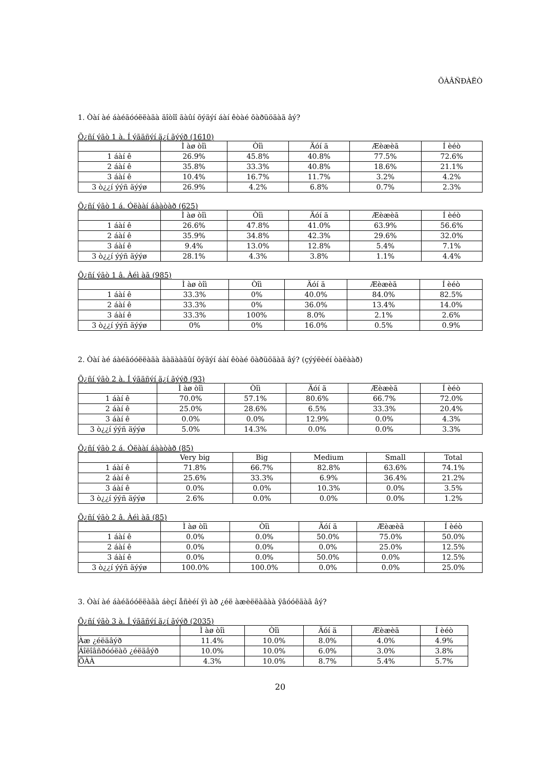ÕÀÂÑÐÀËÒ
1. Òàí àé áàéãóóëëàãà äîòîî ãàûí õýäýí áàí êòàé õàðüöäàã âý?
Õ¿ñí ýãò 1 à. Í ýãäñýí ä¿í ãýýð (1610)
| | Ì àø òîì | Òîì | Äóí ä | Æèæèã | Í èéò |
| --- | --- | --- | --- | --- | --- |
| 1 áàí ê | 26.9% | 45.8% | 40.8% | 77.5% | 72.6% |
| 2 áàí ê | 35.8% | 33.3% | 40.8% | 18.6% | 21.1% |
| 3 áàí ê | 10.4% | 16.7% | 11.7% | 3.2% | 4.2% |
| 3 ò¿¿í ýýñ äýýø | 26.9% | 4.2% | 6.8% | 0.7% | 2.3% |
Õ¿ñí ýãò 1 á. Óëààí áààòàð (625)
| | Ì àø òîì | Òîì | Äóí ä | Æèæèã | Í èéò |
| --- | --- | --- | --- | --- | --- |
| 1 áàí ê | 26.6% | 47.8% | 41.0% | 63.9% | 56.6% |
| 2 áàí ê | 35.9% | 34.8% | 42.3% | 29.6% | 32.0% |
| 3 áàí ê | 9.4% | 13.0% | 12.8% | 5.4% | 7.1% |
| 3 ò¿¿í ýýñ äýýø | 28.1% | 4.3% | 3.8% | 1.1% | 4.4% |
Õ¿ñí ýãò 1 â. Àéì àã (985)
| | Ì àø òîì | Òîì | Äóí ä | Æèæèã | Í èéò |
| --- | --- | --- | --- | --- | --- |
| 1 áàí ê | 33.3% | 0% | 40.0% | 84.0% | 82.5% |
| 2 áàí ê | 33.3% | 0% | 36.0% | 13.4% | 14.0% |
| 3 áàí ê | 33.3% | 100% | 8.0% | 2.1% | 2.6% |
| 3 ò¿¿í ýýñ äýýø | 0% | 0% | 16.0% | 0.5% | 0.9% |
2. Òàí àé áàéãóóëëàãà ãàäààäûí õýäýí áàí êòàé õàðüöäàã âý? (çýýëèéí òàëààð)
Õ¿ñí ýãò 2 à. Í ýãäñýí ä¿í ãýýð (93)
| | Ì àø òîì | Òîì | Äóí ä | Æèæèã | Í èéò |
| --- | --- | --- | --- | --- | --- |
| 1 áàí ê | 70.0% | 57.1% | 80.6% | 66.7% | 72.0% |
| 2 áàí ê | 25.0% | 28.6% | 6.5% | 33.3% | 20.4% |
| 3 áàí ê | 0.0% | 0.0% | 12.9% | 0.0% | 4.3% |
| 3 ò¿¿í ýýñ äýýø | 5.0% | 14.3% | 0.0% | 0.0% | 3.3% |
Õ¿ñí ýãò 2 á. Óëààí áààòàð (85)
| | Very big | Big | Medium | Small | Total |
| --- | --- | --- | --- | --- | --- |
| 1 áàí ê | 71.8% | 66.7% | 82.8% | 63.6% | 74.1% |
| 2 áàí ê | 25.6% | 33.3% | 6.9% | 36.4% | 21.2% |
| 3 áàí ê | 0.0% | 0.0% | 10.3% | 0.0% | 3.5% |
| 3 ò¿¿í ýýñ äýýø | 2.6% | 0.0% | 0.0% | 0.0% | 1.2% |
Õ¿ñí ýãò 2 â. Àéì àã (85)
| | Ì àø òîì | Òîì | Äóí ä | Æèæèã | Í èéò |
| --- | --- | --- | --- | --- | --- |
| 1 áàí ê | 0.0% | 0.0% | 50.0% | 75.0% | 50.0% |
| 2 áàí ê | 0.0% | 0.0% | 0.0% | 25.0% | 12.5% |
| 3 áàí ê | 0.0% | 0.0% | 50.0% | 0.0% | 12.5% |
| 3 ò¿¿í ýýñ äýýø | 100.0% | 100.0% | 0.0% | 0.0% | 25.0% |
3. Òàí àé áàéãóóëëàãà áèçí åñèéí ÿì àð ¿éë àæèëëàãàà ÿâóóëäàã âý?
Õ¿ñí ýãò 3 à. Í ýãäñýí ä¿í ãýýð (2035)
| | Ì àø òîì | Òîì | Äóí ä | Æèæèã | Í èéò |
| --- | --- | --- | --- | --- | --- |
| Àæ ¿éëäâýð | 11.4% | 10.0% | 8.0% | 4.0% | 4.9% |
| Áîëîâñðóóëàõ ¿éëäâýð | 10.0% | 10.0% | 6.0% | 3.0% | 3.8% |
| ÕÀÀ | 4.3% | 10.0% | 8.7% | 5.4% | 5.7% |
20